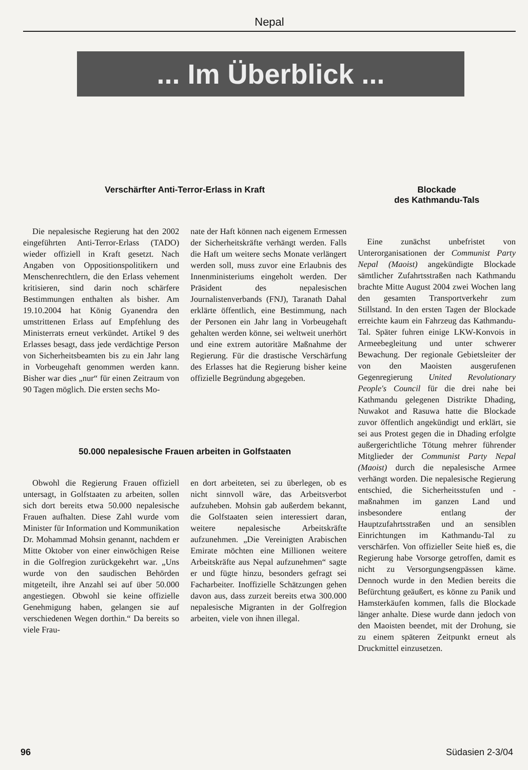Nepal
... Im Überblick ...
Verschärfter Anti-Terror-Erlass in Kraft
Die nepalesische Regierung hat den 2002 eingeführten Anti-Terror-Erlass (TADO) wieder offiziell in Kraft gesetzt. Nach Angaben von Oppositionspolitikern und Menschenrechtlern, die den Erlass vehement kritisieren, sind darin noch schärfere Bestimmungen enthalten als bisher. Am 19.10.2004 hat König Gyanendra den umstrittenen Erlass auf Empfehlung des Ministerrats erneut verkündet. Artikel 9 des Erlasses besagt, dass jede verdächtige Person von Sicherheitsbeamten bis zu ein Jahr lang in Vorbeugehaft genommen werden kann. Bisher war dies „nur“ für einen Zeitraum von 90 Tagen möglich. Die ersten sechs Mo-
nate der Haft können nach eigenem Ermessen der Sicherheitskräfte verhängt werden. Falls die Haft um weitere sechs Monate verlängert werden soll, muss zuvor eine Erlaubnis des Innenministeriums eingeholt werden. Der Präsident des nepalesischen Journalistenverbands (FNJ), Taranath Dahal erklärte öffentlich, eine Bestimmung, nach der Personen ein Jahr lang in Vorbeugehaft gehalten werden könne, sei weltweit unerhört und eine extrem autoritäre Maßnahme der Regierung. Für die drastische Verschärfung des Erlasses hat die Regierung bisher keine offizielle Begründung abgegeben.
50.000 nepalesische Frauen arbeiten in Golfstaaten
Obwohl die Regierung Frauen offiziell untersagt, in Golfstaaten zu arbeiten, sollen sich dort bereits etwa 50.000 nepalesische Frauen aufhalten. Diese Zahl wurde vom Minister für Information und Kommunikation Dr. Mohammad Mohsin genannt, nachdem er Mitte Oktober von einer einwöchigen Reise in die Golfregion zurückgekehrt war. „Uns wurde von den saudischen Behörden mitgeteilt, ihre Anzahl sei auf über 50.000 angestiegen. Obwohl sie keine offizielle Genehmigung haben, gelangen sie auf verschiedenen Wegen dorthin.“ Da bereits so viele Frau-
en dort arbeiteten, sei zu überlegen, ob es nicht sinnvoll wäre, das Arbeitsverbot aufzuheben. Mohsin gab außerdem bekannt, die Golfstaaten seien interessiert daran, weitere nepalesische Arbeitskräfte aufzunehmen. „Die Vereinigten Arabischen Emirate möchten eine Millionen weitere Arbeitskräfte aus Nepal aufzunehmen“ sagte er und fügte hinzu, besonders gefragt sei Facharbeiter. Inoffizielle Schätzungen gehen davon aus, dass zurzeit bereits etwa 300.000 nepalesische Migranten in der Golfregion arbeiten, viele von ihnen illegal.
Blockade
des Kathmandu-Tals
Eine zunächst unbefristet von Unterorganisationen der Communist Party Nepal (Maoist) angekündigte Blockade sämtlicher Zufahrtsstraßen nach Kathmandu brachte Mitte August 2004 zwei Wochen lang den gesamten Transportverkehr zum Stillstand. In den ersten Tagen der Blockade erreichte kaum ein Fahrzeug das Kathmandu-Tal. Später fuhren einige LKW-Konvois in Armeebegleitung und unter schwerer Bewachung. Der regionale Gebietsleiter der von den Maoisten ausgerufenen Gegenregierung United Revolutionary People's Council für die drei nahe bei Kathmandu gelegenen Distrikte Dhading, Nuwakot and Rasuwa hatte die Blockade zuvor öffentlich angekündigt und erklärt, sie sei aus Protest gegen die in Dhading erfolgte außergerichtliche Tötung mehrer führender Mitglieder der Communist Party Nepal (Maoist) durch die nepalesische Armee verhängt worden. Die nepalesische Regierung entschied, die Sicherheitsstufen und -maßnahmen im ganzen Land und insbesondere entlang der Hauptzufahrtsstraßen und an sensiblen Einrichtungen im Kathmandu-Tal zu verschärfen. Von offizieller Seite hieß es, die Regierung habe Vorsorge getroffen, damit es nicht zu Versorgungsengpässen käme. Dennoch wurde in den Medien bereits die Befürchtung geäußert, es könne zu Panik und Hamsterkäufen kommen, falls die Blockade länger anhalte. Diese wurde dann jedoch von den Maoisten beendet, mit der Drohung, sie zu einem späteren Zeitpunkt erneut als Druckmittel einzusetzen.
96 Südasien 2-3/04